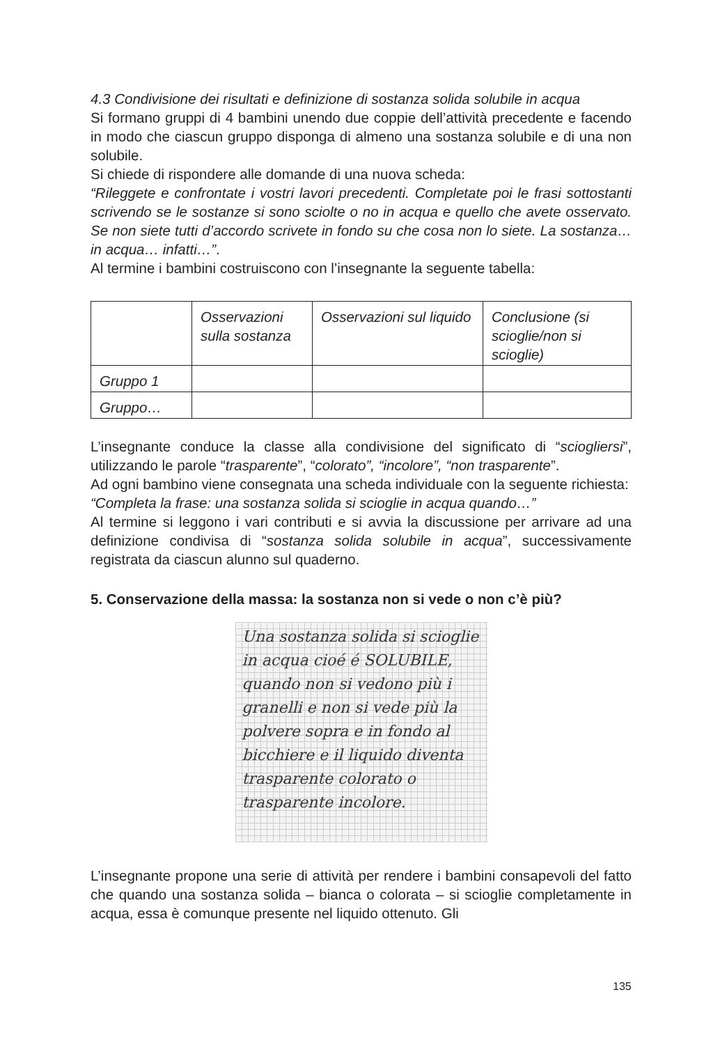4.3 Condivisione dei risultati e definizione di sostanza solida solubile in acqua
Si formano gruppi di 4 bambini unendo due coppie dell’attività precedente e facendo in modo che ciascun gruppo disponga di almeno una sostanza solubile e di una non solubile.
Si chiede di rispondere alle domande di una nuova scheda:
“Rileggete e confrontate i vostri lavori precedenti. Completate poi le frasi sottostanti scrivendo se le sostanze si sono sciolte o no in acqua e quello che avete osservato. Se non siete tutti d’accordo scrivete in fondo su che cosa non lo siete. La sostanza… in acqua… infatti…”.
Al termine i bambini costruiscono con l’insegnante la seguente tabella:
| | Osservazioni sulla sostanza | Osservazioni sul liquido | Conclusione (si scioglie/non si scioglie) |
| Gruppo 1 | | | |
| Gruppo… | | | |
L’insegnante conduce la classe alla condivisione del significato di “sciogliersi”, utilizzando le parole “trasparente”, “colorato”, “incolore”, “non trasparente”.
Ad ogni bambino viene consegnata una scheda individuale con la seguente richiesta:
“Completa la frase: una sostanza solida si scioglie in acqua quando…”
Al termine si leggono i vari contributi e si avvia la discussione per arrivare ad una definizione condivisa di “sostanza solida solubile in acqua”, successivamente registrata da ciascun alunno sul quaderno.
5. Conservazione della massa: la sostanza non si vede o non c’è più?
Una sostanza solida si scioglie in acqua cioé é SOLUBILE, quando non si vedono più i granelli e non si vede più la polvere sopra e in fondo al bicchiere e il liquido diventa trasparente colorato o trasparente incolore.
L’insegnante propone una serie di attività per rendere i bambini consapevoli del fatto che quando una sostanza solida – bianca o colorata – si scioglie completamente in acqua, essa è comunque presente nel liquido ottenuto. Gli
135